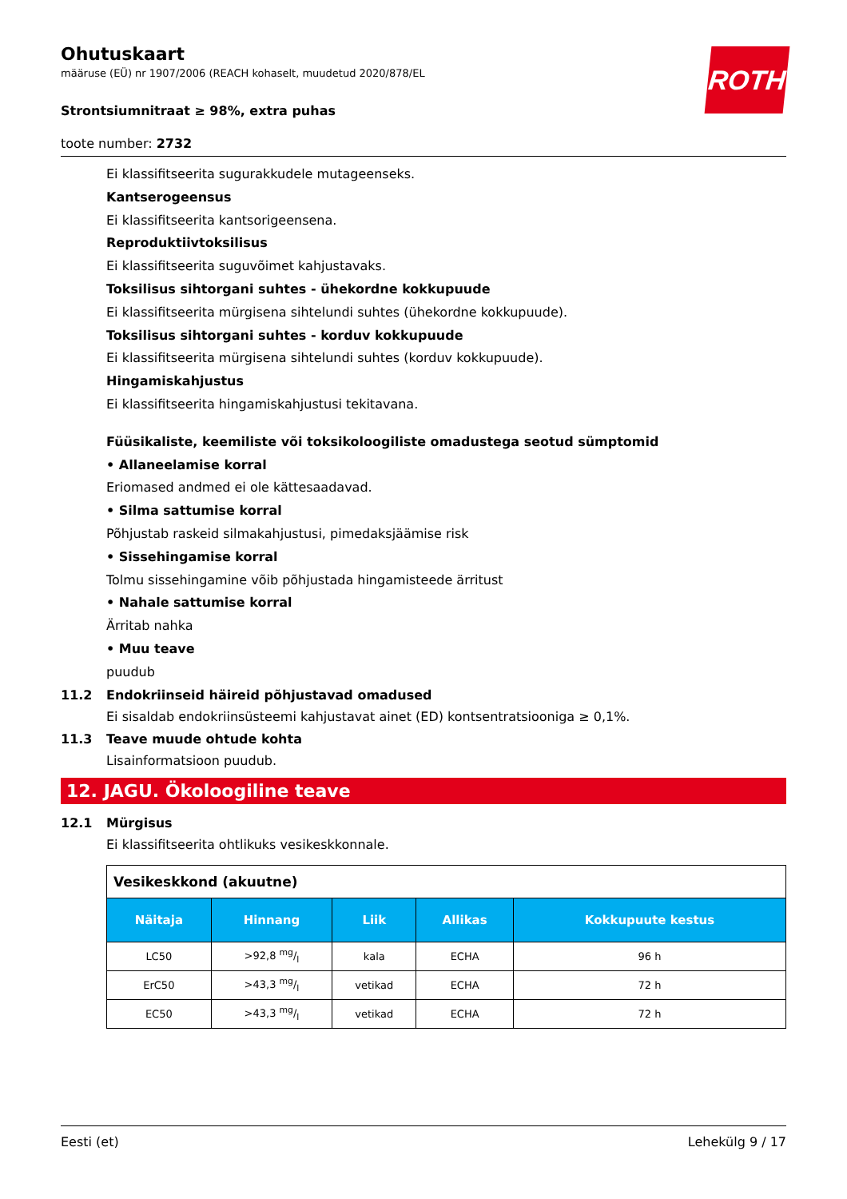Ohutuskaart
määruse (EÜ) nr 1907/2006 (REACH kohaselt, muudetud 2020/878/EL
ROTH
Strontsiumnitraat ≥ 98%, extra puhas
toote number: 2732
Ei klassifitseerita sugurakkudele mutageenseks.
Kantserogeensus
Ei klassifitseerita kantsorigeensena.
Reproduktiivtoksilisus
Ei klassifitseerita suguvõimet kahjustavaks.
Toksilisus sihtorgani suhtes - ühekordne kokkupuude
Ei klassifitseerita mürgisena sihtelundi suhtes (ühekordne kokkupuude).
Toksilisus sihtorgani suhtes - korduv kokkupuude
Ei klassifitseerita mürgisena sihtelundi suhtes (korduv kokkupuude).
Hingamiskahjustus
Ei klassifitseerita hingamiskahjustusi tekitavana.
Füüsikaliste, keemiliste või toksikoloogiliste omadustega seotud sümptomid
• Allaneelamise korral
Eriomased andmed ei ole kättesaadavad.
• Silma sattumise korral
Põhjustab raskeid silmakahjustusi, pimedaksjäämise risk
• Sissehingamise korral
Tolmu sissehingamine võib põhjustada hingamisteede ärritust
• Nahale sattumise korral
Ärritab nahka
• Muu teave
puudub
11.2 Endokriinseid häireid põhjustavad omadused
Ei sisaldab endokriinsüsteemi kahjustavat ainet (ED) kontsentratsiooniga ≥ 0,1%.
11.3 Teave muude ohtude kohta
Lisainformatsioon puudub.
12. JAGU. Ökoloogiline teave
12.1 Mürgisus
Ei klassifitseerita ohtlikuks vesikeskkonnale.
| Vesikeskkond (akuutne) | | | | |
| Näitaja | Hinnang | Liik | Allikas | Kokkupuute kestus |
| LC50 | >92,8 mg/l | kala | ECHA | 96 h |
| ErC50 | >43,3 mg/l | vetikad | ECHA | 72 h |
| EC50 | >43,3 mg/l | vetikad | ECHA | 72 h |
Eesti (et) Lehekülg 9 / 17